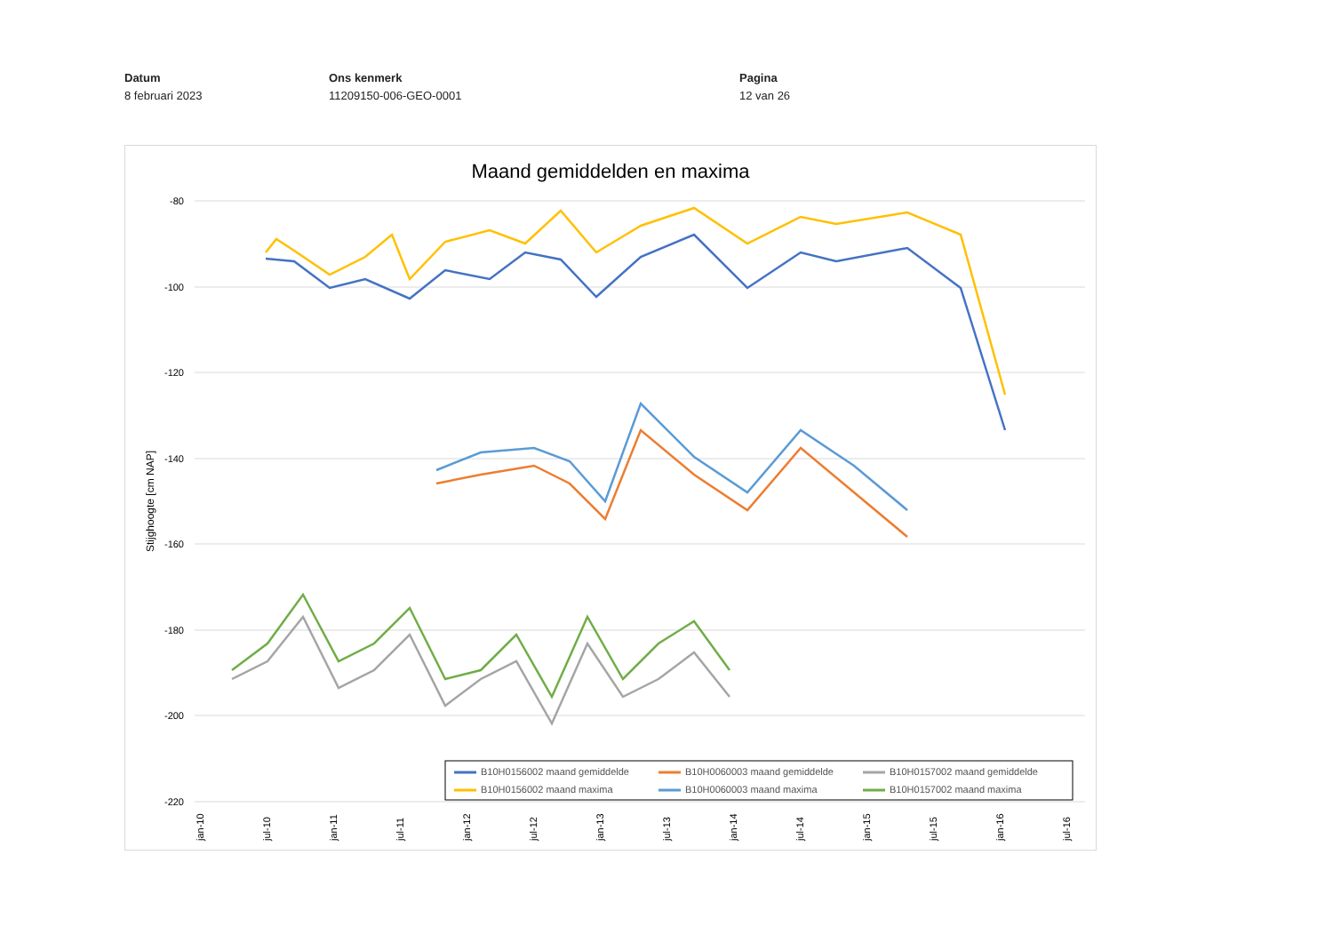Datum
8 februari 2023
Ons kenmerk
11209150-006-GEO-0001
Pagina
12 van 26
Maand gemiddelden en maxima
-80
-100
-120
-140
-160
-180
-200
-220
Stijghoogte [cm NAP]
jan-10
jul-10
jan-11
jul-11
jan-12
jul-12
jan-13
jul-13
jan-14
jul-14
jan-15
jul-15
jan-16
jul-16
B10H0156002 maand gemiddelde
B10H0060003 maand gemiddelde
B10H0157002 maand gemiddelde
B10H0156002 maand maxima
B10H0060003 maand maxima
B10H0157002 maand maxima